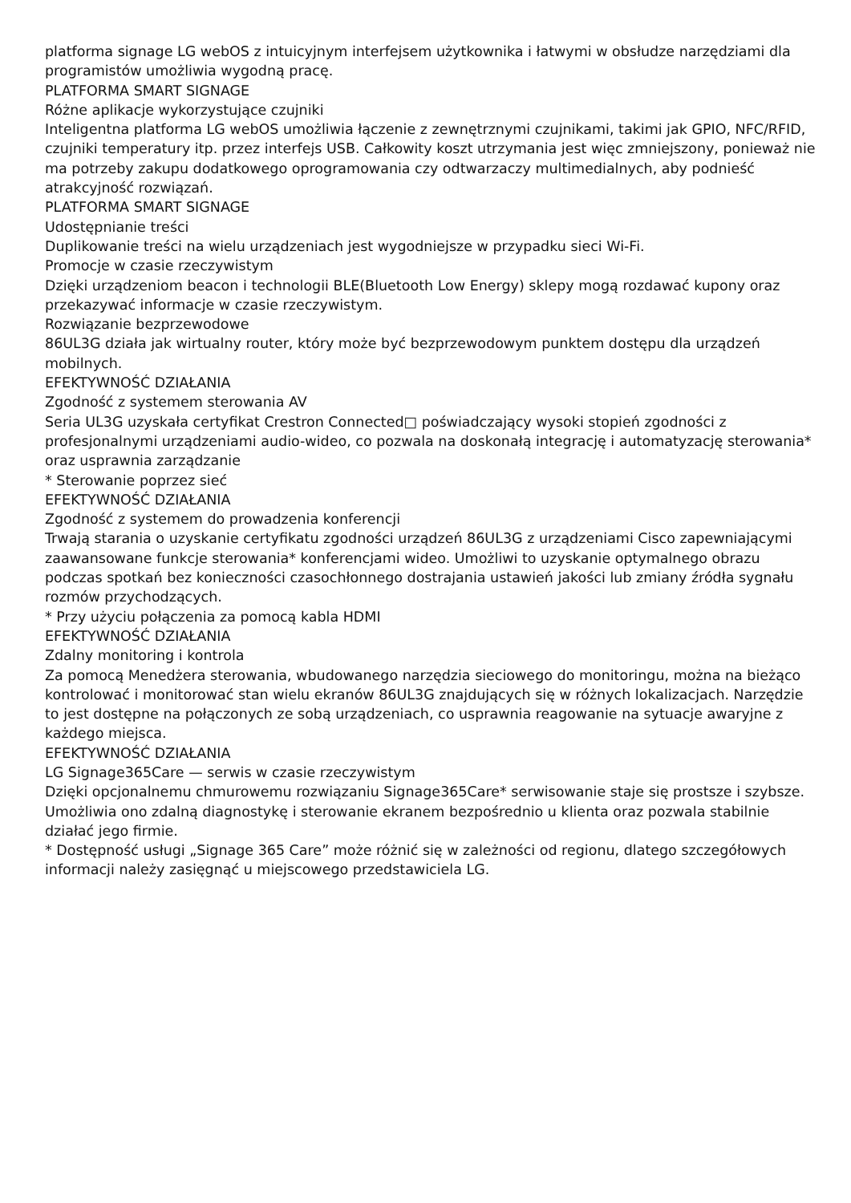platforma signage LG webOS z intuicyjnym interfejsem użytkownika i łatwymi w obsłudze narzędziami dla programistów umożliwia wygodną pracę.
PLATFORMA SMART SIGNAGE
Różne aplikacje wykorzystujące czujniki
Inteligentna platforma LG webOS umożliwia łączenie z zewnętrznymi czujnikami, takimi jak GPIO, NFC/RFID, czujniki temperatury itp. przez interfejs USB. Całkowity koszt utrzymania jest więc zmniejszony, ponieważ nie ma potrzeby zakupu dodatkowego oprogramowania czy odtwarzaczy multimedialnych, aby podnieść atrakcyjność rozwiązań.
PLATFORMA SMART SIGNAGE
Udostępnianie treści
Duplikowanie treści na wielu urządzeniach jest wygodniejsze w przypadku sieci Wi-Fi.
Promocje w czasie rzeczywistym
Dzięki urządzeniom beacon i technologii BLE(Bluetooth Low Energy) sklepy mogą rozdawać kupony oraz przekazywać informacje w czasie rzeczywistym.
Rozwiązanie bezprzewodowe
86UL3G działa jak wirtualny router, który może być bezprzewodowym punktem dostępu dla urządzeń mobilnych.
EFEKTYWNOŚĆ DZIAŁANIA
Zgodność z systemem sterowania AV
Seria UL3G uzyskała certyfikat Crestron Connected□ poświadczający wysoki stopień zgodności z profesjonalnymi urządzeniami audio-wideo, co pozwala na doskonałą integrację i automatyzację sterowania* oraz usprawnia zarządzanie
* Sterowanie poprzez sieć
EFEKTYWNOŚĆ DZIAŁANIA
Zgodność z systemem do prowadzenia konferencji
Trwają starania o uzyskanie certyfikatu zgodności urządzeń 86UL3G z urządzeniami Cisco zapewniającymi zaawansowane funkcje sterowania* konferencjami wideo. Umożliwi to uzyskanie optymalnego obrazu podczas spotkań bez konieczności czasochłonnego dostrajania ustawień jakości lub zmiany źródła sygnału rozmów przychodzących.
* Przy użyciu połączenia za pomocą kabla HDMI
EFEKTYWNOŚĆ DZIAŁANIA
Zdalny monitoring i kontrola
Za pomocą Menedżera sterowania, wbudowanego narzędzia sieciowego do monitoringu, można na bieżąco kontrolować i monitorować stan wielu ekranów 86UL3G znajdujących się w różnych lokalizacjach. Narzędzie to jest dostępne na połączonych ze sobą urządzeniach, co usprawnia reagowanie na sytuacje awaryjne z każdego miejsca.
EFEKTYWNOŚĆ DZIAŁANIA
LG Signage365Care — serwis w czasie rzeczywistym
Dzięki opcjonalnemu chmurowemu rozwiązaniu Signage365Care* serwisowanie staje się prostsze i szybsze. Umożliwia ono zdalną diagnostykę i sterowanie ekranem bezpośrednio u klienta oraz pozwala stabilnie działać jego firmie.
* Dostępność usługi „Signage 365 Care” może różnić się w zależności od regionu, dlatego szczegółowych informacji należy zasięgnąć u miejscowego przedstawiciela LG.